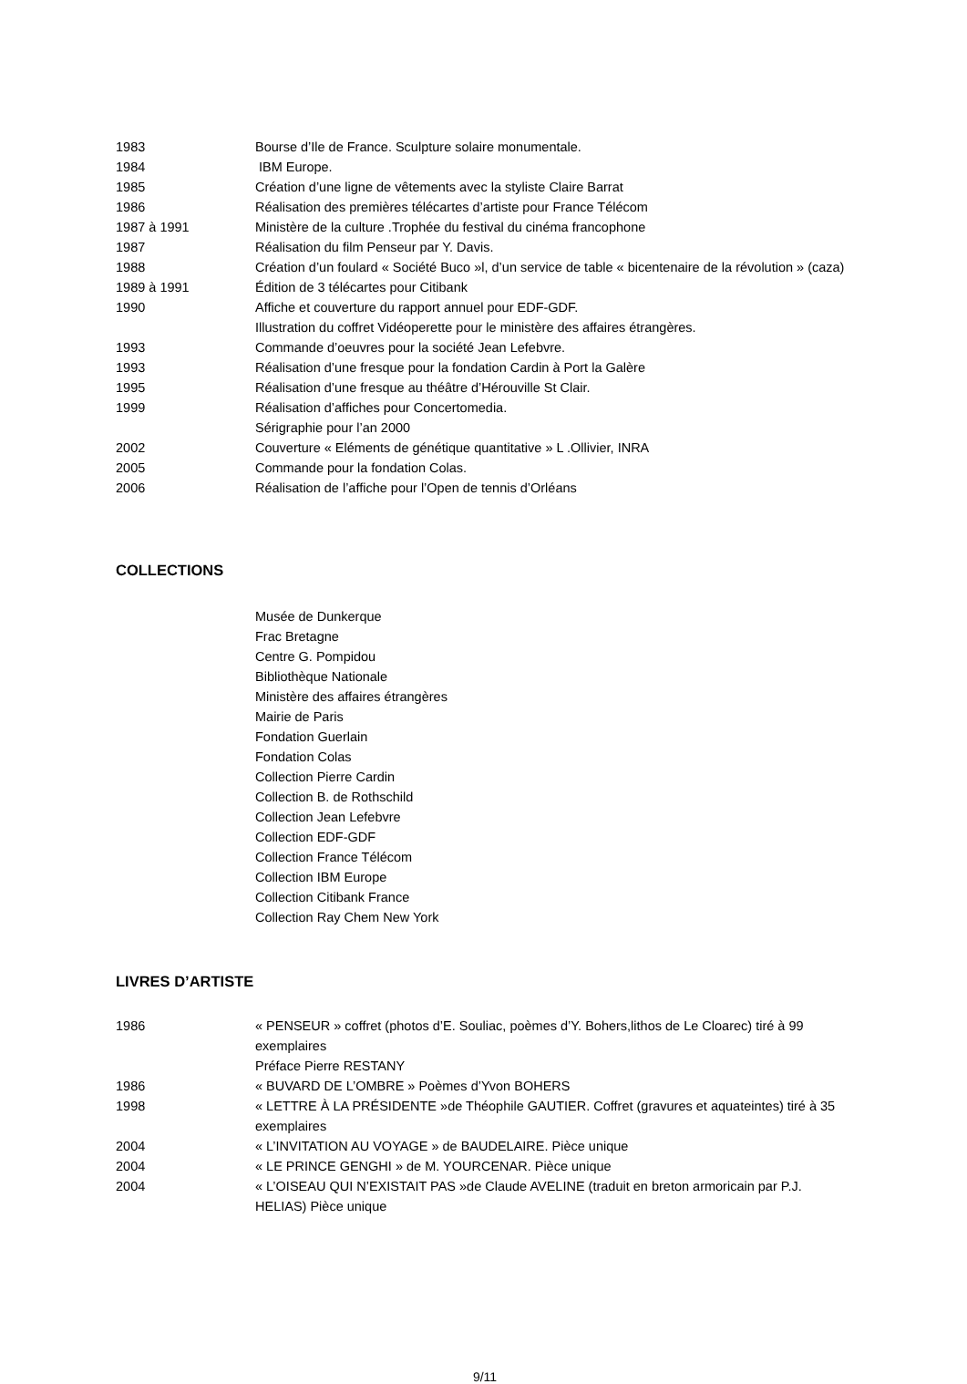1983 Bourse d’Ile de France. Sculpture solaire monumentale.
1984 IBM Europe.
1985 Création d’une ligne de vêtements avec la styliste Claire Barrat
1986 Réalisation des premières télécartes d’artiste pour France Télécom
1987 à 1991 Ministère de la culture .Trophée du festival du cinéma francophone
1987 Réalisation du film Penseur par Y. Davis.
1988 Création d’un foulard « Société Buco »l, d’un service de table « bicentenaire de la révolution » (caza)
1989 à 1991 Édition de 3 télécartes pour Citibank
1990 Affiche et couverture du rapport annuel pour EDF-GDF.
Illustration du coffret Vidéoperette pour le ministère des affaires étrangères.
1993 Commande d’oeuvres pour la société Jean Lefebvre.
1993 Réalisation d’une fresque pour la fondation Cardin à Port la Galère
1995 Réalisation d’une fresque au théâtre d’Hérouville St Clair.
1999 Réalisation d’affiches pour Concertomedia.
Sérigraphie pour l’an 2000
2002 Couverture « Eléments de génétique quantitative » L .Ollivier, INRA
2005 Commande pour la fondation Colas.
2006 Réalisation de l’affiche pour l’Open de tennis d’Orléans
COLLECTIONS
Musée de Dunkerque
Frac Bretagne
Centre G. Pompidou
Bibliothèque Nationale
Ministère des affaires étrangères
Mairie de Paris
Fondation Guerlain
Fondation Colas
Collection Pierre Cardin
Collection B. de Rothschild
Collection Jean Lefebvre
Collection EDF-GDF
Collection France Télécom
Collection IBM Europe
Collection Citibank France
Collection Ray Chem New York
LIVRES D’ARTISTE
1986 « PENSEUR » coffret (photos d’E. Souliac, poèmes d’Y. Bohers,lithos de Le Cloarec) tiré à 99 exemplaires
Préface Pierre RESTANY
1986 « BUVARD DE L’OMBRE » Poèmes d’Yvon BOHERS
1998 « LETTRE À LA PRÉSIDENTE »de Théophile GAUTIER. Coffret (gravures et aquateintes) tiré à 35 exemplaires
2004 « L’INVITATION AU VOYAGE » de BAUDELAIRE. Pièce unique
2004 « LE PRINCE GENGHI » de M. YOURCENAR. Pièce unique
2004 « L’OISEAU QUI N’EXISTAIT PAS »de Claude AVELINE (traduit en breton armoricain par P.J. HELIAS) Pièce unique
9/11